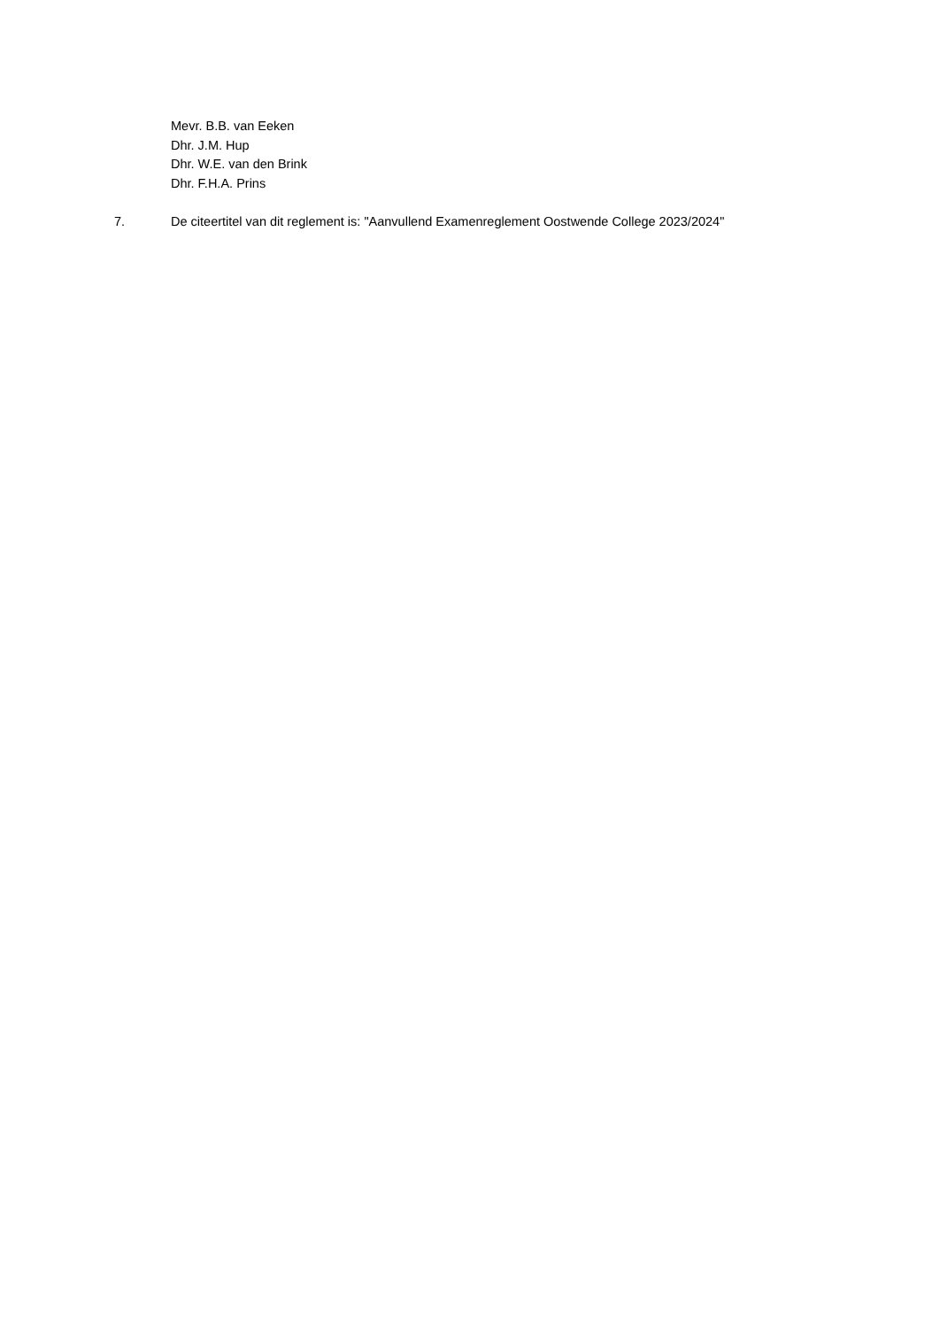Mevr. B.B. van Eeken
Dhr. J.M. Hup
Dhr. W.E. van den Brink
Dhr. F.H.A. Prins
7. De citeertitel van dit reglement is: "Aanvullend Examenreglement Oostwende College 2023/2024"